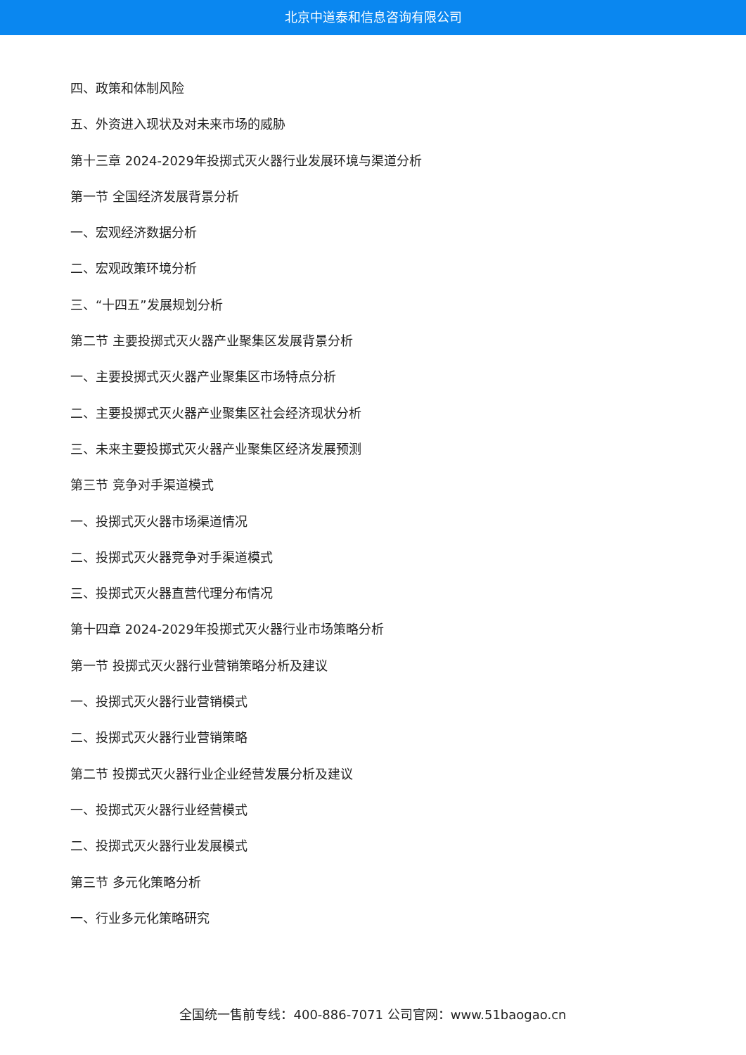北京中道泰和信息咨询有限公司
四、政策和体制风险
五、外资进入现状及对未来市场的威胁
第十三章 2024-2029年投掷式灭火器行业发展环境与渠道分析
第一节 全国经济发展背景分析
一、宏观经济数据分析
二、宏观政策环境分析
三、“十四五”发展规划分析
第二节 主要投掷式灭火器产业聚集区发展背景分析
一、主要投掷式灭火器产业聚集区市场特点分析
二、主要投掷式灭火器产业聚集区社会经济现状分析
三、未来主要投掷式灭火器产业聚集区经济发展预测
第三节 竞争对手渠道模式
一、投掷式灭火器市场渠道情况
二、投掷式灭火器竞争对手渠道模式
三、投掷式灭火器直营代理分布情况
第十四章 2024-2029年投掷式灭火器行业市场策略分析
第一节 投掷式灭火器行业营销策略分析及建议
一、投掷式灭火器行业营销模式
二、投掷式灭火器行业营销策略
第二节 投掷式灭火器行业企业经营发展分析及建议
一、投掷式灭火器行业经营模式
二、投掷式灭火器行业发展模式
第三节 多元化策略分析
一、行业多元化策略研究
全国统一售前专线：400-886-7071 公司官网：www.51baogao.cn